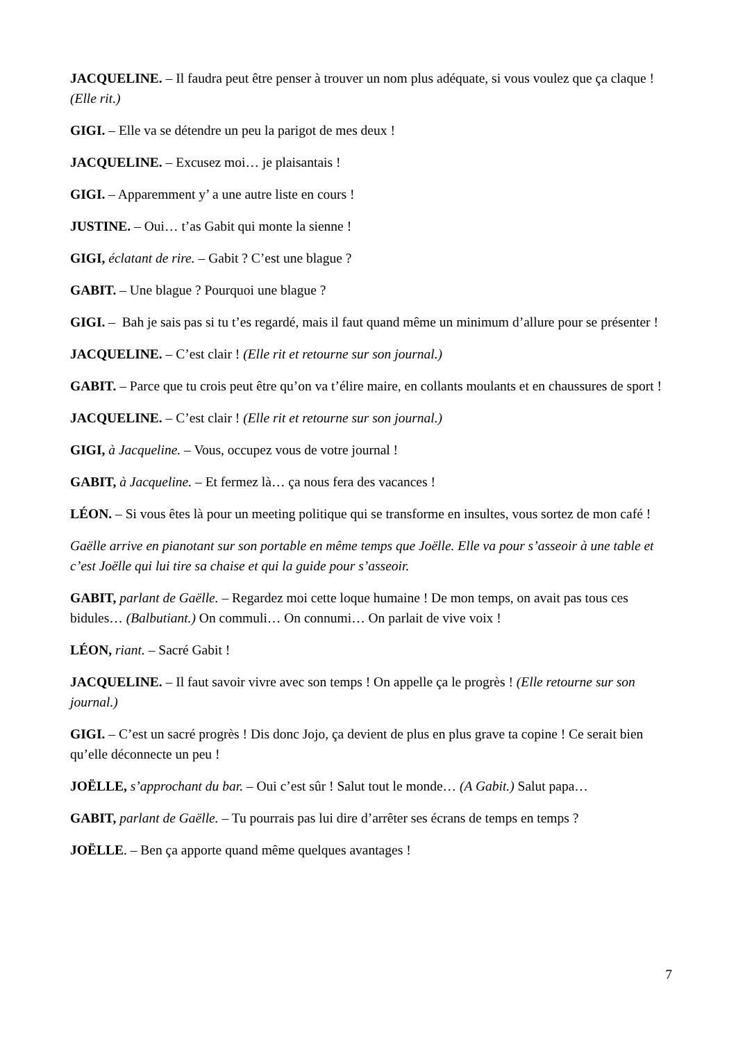JACQUELINE. – Il faudra peut être penser à trouver un nom plus adéquate, si vous voulez que ça claque ! (Elle rit.)
GIGI. – Elle va se détendre un peu la parigot de mes deux !
JACQUELINE. – Excusez moi… je plaisantais !
GIGI. – Apparemment y’ a une autre liste en cours !
JUSTINE. – Oui… t’as Gabit qui monte la sienne !
GIGI, éclatant de rire. – Gabit ? C’est une blague ?
GABIT. – Une blague ? Pourquoi une blague ?
GIGI. – Bah je sais pas si tu t’es regardé, mais il faut quand même un minimum d’allure pour se présenter !
JACQUELINE. – C’est clair ! (Elle rit et retourne sur son journal.)
GABIT. – Parce que tu crois peut être qu’on va t’élire maire, en collants moulants et en chaussures de sport !
JACQUELINE. – C’est clair ! (Elle rit et retourne sur son journal.)
GIGI, à Jacqueline. – Vous, occupez vous de votre journal !
GABIT, à Jacqueline. – Et fermez là… ça nous fera des vacances !
LÉON. – Si vous êtes là pour un meeting politique qui se transforme en insultes, vous sortez de mon café !
Gaëlle arrive en pianotant sur son portable en même temps que Joëlle. Elle va pour s’asseoir à une table et c’est Joëlle qui lui tire sa chaise et qui la guide pour s’asseoir.
GABIT, parlant de Gaëlle. – Regardez moi cette loque humaine ! De mon temps, on avait pas tous ces bidules… (Balbutiant.) On commuli… On connumi… On parlait de vive voix !
LÉON, riant. – Sacré Gabit !
JACQUELINE. – Il faut savoir vivre avec son temps ! On appelle ça le progrès ! (Elle retourne sur son journal.)
GIGI. – C’est un sacré progrès ! Dis donc Jojo, ça devient de plus en plus grave ta copine ! Ce serait bien qu’elle déconnecte un peu !
JOËLLE, s’approchant du bar. – Oui c’est sûr ! Salut tout le monde… (A Gabit.) Salut papa…
GABIT, parlant de Gaëlle. – Tu pourrais pas lui dire d’arrêter ses écrans de temps en temps ?
JOËLLE. – Ben ça apporte quand même quelques avantages !
7